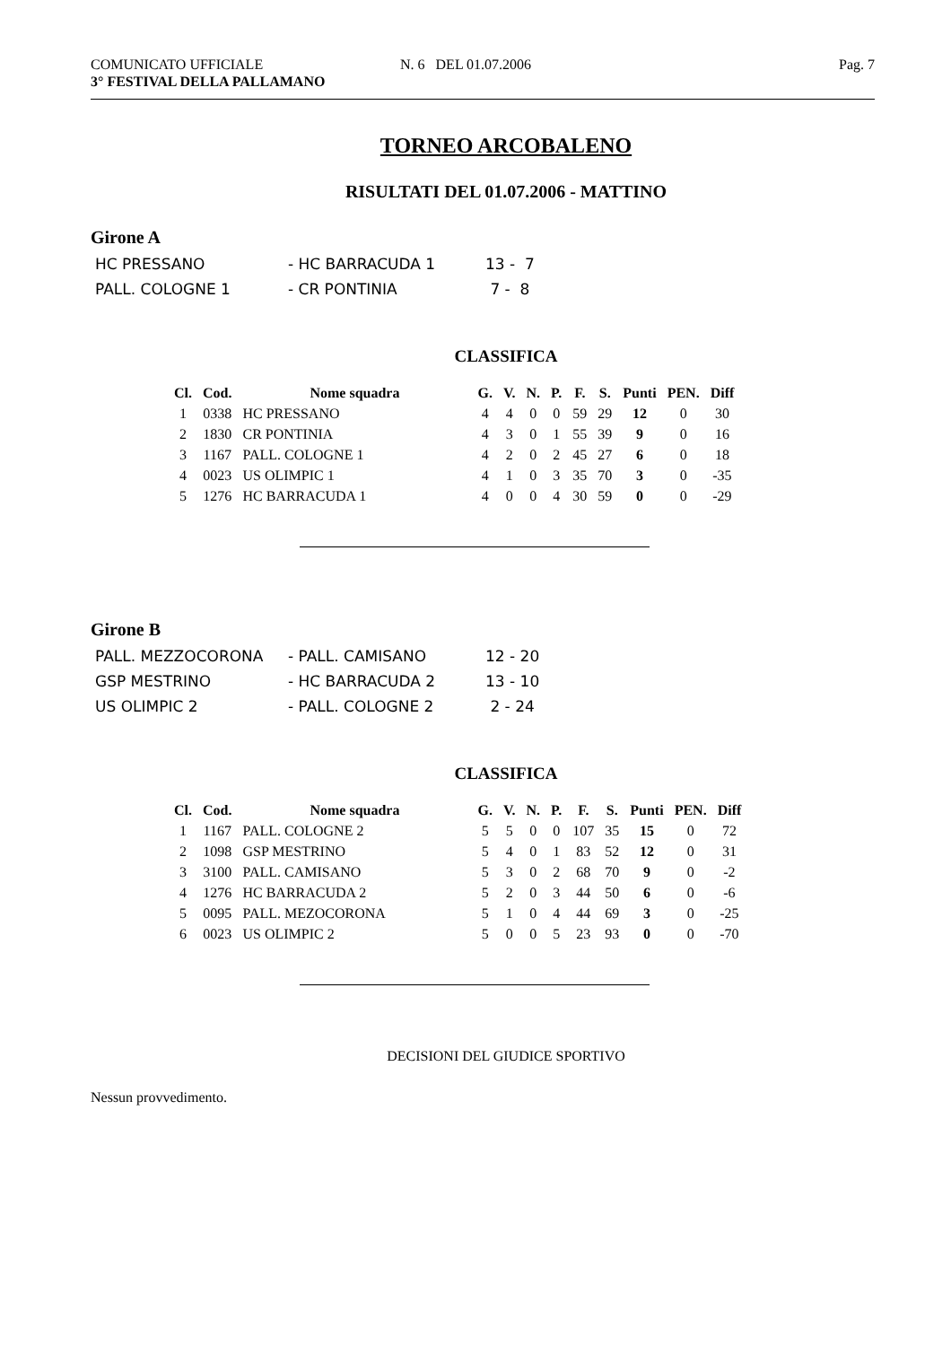COMUNICATO UFFICIALE
3° FESTIVAL DELLA PALLAMANO
N. 6 DEL 01.07.2006 Pag. 7
TORNEO ARCOBALENO
RISULTATI DEL 01.07.2006 - MATTINO
Girone A
| HC PRESSANO | - HC BARRACUDA 1 | 13 - 7 |
| PALL. COLOGNE 1 | - CR PONTINIA | 7 - 8 |
CLASSIFICA
| Cl. | Cod. | Nome squadra | G. | V. | N. | P. | F. | S. | Punti | PEN. | Diff |
| --- | --- | --- | --- | --- | --- | --- | --- | --- | --- | --- | --- |
| 1 | 0338 | HC PRESSANO | 4 | 4 | 0 | 0 | 59 | 29 | 12 | 0 | 30 |
| 2 | 1830 | CR PONTINIA | 4 | 3 | 0 | 1 | 55 | 39 | 9 | 0 | 16 |
| 3 | 1167 | PALL. COLOGNE 1 | 4 | 2 | 0 | 2 | 45 | 27 | 6 | 0 | 18 |
| 4 | 0023 | US OLIMPIC 1 | 4 | 1 | 0 | 3 | 35 | 70 | 3 | 0 | -35 |
| 5 | 1276 | HC BARRACUDA 1 | 4 | 0 | 0 | 4 | 30 | 59 | 0 | 0 | -29 |
Girone B
| PALL. MEZZOCORONA | - PALL. CAMISANO | 12 - 20 |
| GSP MESTRINO | - HC BARRACUDA 2 | 13 - 10 |
| US OLIMPIC 2 | - PALL. COLOGNE 2 | 2 - 24 |
CLASSIFICA
| Cl. | Cod. | Nome squadra | G. | V. | N. | P. | F. | S. | Punti | PEN. | Diff |
| --- | --- | --- | --- | --- | --- | --- | --- | --- | --- | --- | --- |
| 1 | 1167 | PALL. COLOGNE 2 | 5 | 5 | 0 | 0 | 107 | 35 | 15 | 0 | 72 |
| 2 | 1098 | GSP MESTRINO | 5 | 4 | 0 | 1 | 83 | 52 | 12 | 0 | 31 |
| 3 | 3100 | PALL. CAMISANO | 5 | 3 | 0 | 2 | 68 | 70 | 9 | 0 | -2 |
| 4 | 1276 | HC BARRACUDA 2 | 5 | 2 | 0 | 3 | 44 | 50 | 6 | 0 | -6 |
| 5 | 0095 | PALL. MEZOCORONA | 5 | 1 | 0 | 4 | 44 | 69 | 3 | 0 | -25 |
| 6 | 0023 | US OLIMPIC 2 | 5 | 0 | 0 | 5 | 23 | 93 | 0 | 0 | -70 |
DECISIONI DEL GIUDICE SPORTIVO
Nessun provvedimento.